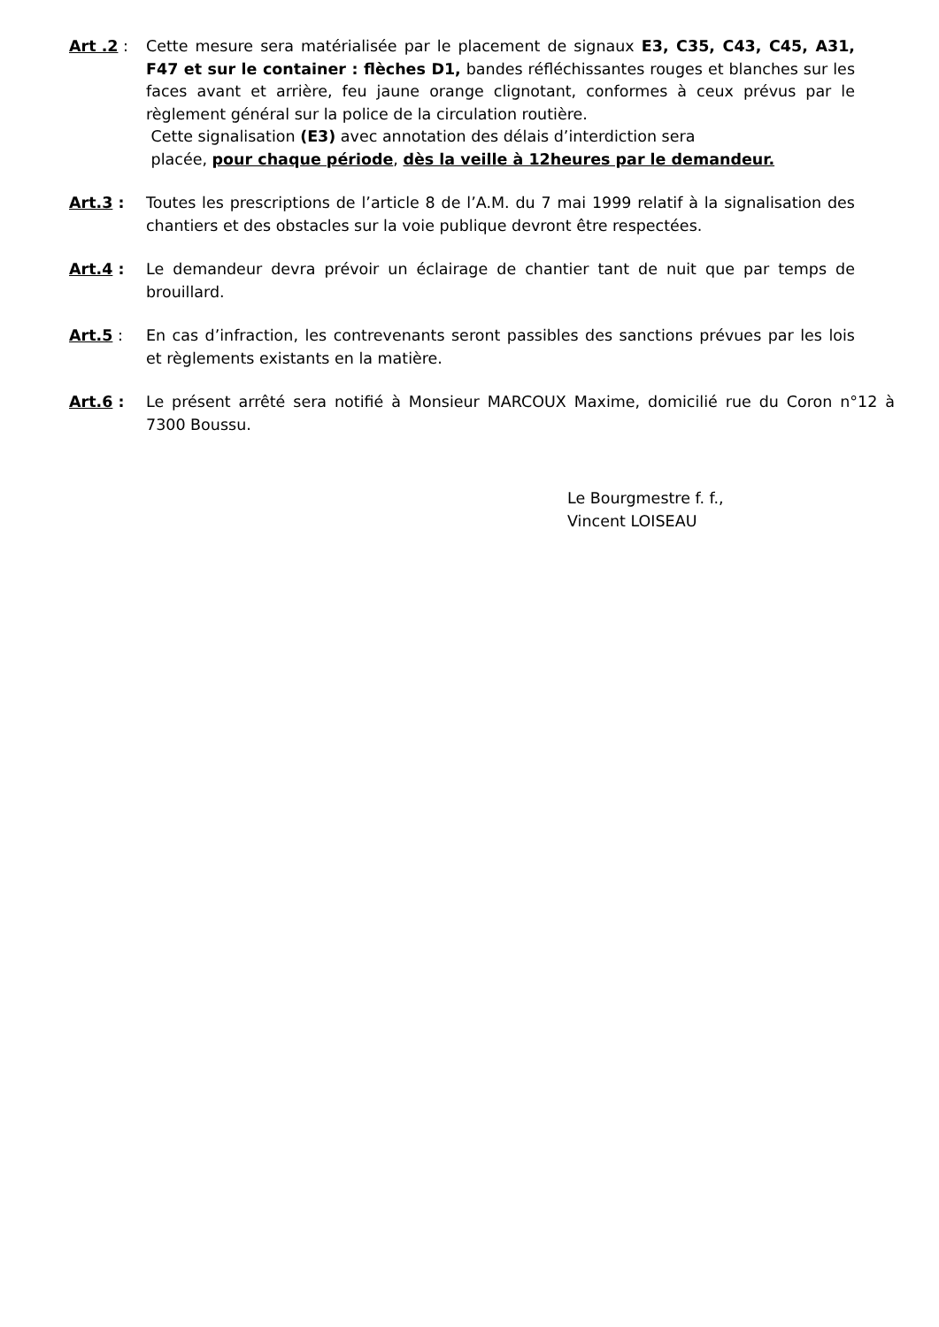Art .2 : Cette mesure sera matérialisée par le placement de signaux E3, C35, C43, C45, A31, F47 et sur le container : flèches D1, bandes réfléchissantes rouges et blanches sur les faces avant et arrière, feu jaune orange clignotant, conformes à ceux prévus par le règlement général sur la police de la circulation routière.
Cette signalisation (E3) avec annotation des délais d’interdiction sera
placée, pour chaque période, dès la veille à 12heures par le demandeur.
Art.3 : Toutes les prescriptions de l’article 8 de l’A.M. du 7 mai 1999 relatif à la signalisation des chantiers et des obstacles sur la voie publique devront être respectées.
Art.4 : Le demandeur devra prévoir un éclairage de chantier tant de nuit que par temps de brouillard.
Art.5 : En cas d’infraction, les contrevenants seront passibles des sanctions prévues par les lois et règlements existants en la matière.
Art.6 : Le présent arrêté sera notifié à Monsieur MARCOUX Maxime, domicilié rue du Coron n°12 à 7300 Boussu.
Le Bourgmestre f. f.,
Vincent LOISEAU